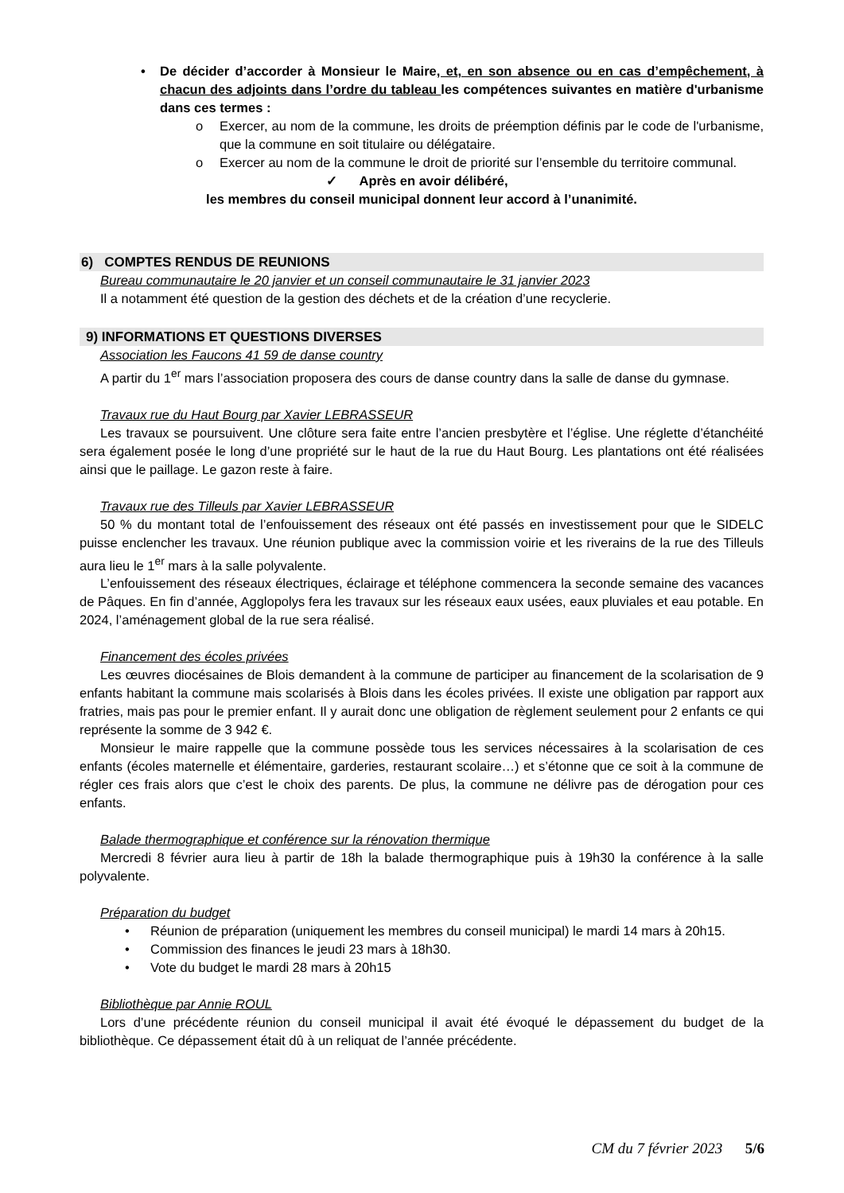• De décider d’accorder à Monsieur le Maire, et, en son absence ou en cas d’empêchement, à chacun des adjoints dans l’ordre du tableau les compétences suivantes en matière d'urbanisme dans ces termes :
o Exercer, au nom de la commune, les droits de préemption définis par le code de l'urbanisme, que la commune en soit titulaire ou délégataire.
o Exercer au nom de la commune le droit de priorité sur l’ensemble du territoire communal.
✓ Après en avoir délibéré,
les membres du conseil municipal donnent leur accord à l’unanimité.
6) COMPTES RENDUS DE REUNIONS
Bureau communautaire le 20 janvier et un conseil communautaire le 31 janvier 2023
Il a notamment été question de la gestion des déchets et de la création d’une recyclerie.
9) INFORMATIONS ET QUESTIONS DIVERSES
Association les Faucons 41 59 de danse country
A partir du 1<sup>er</sup> mars l’association proposera des cours de danse country dans la salle de danse du gymnase.
Travaux rue du Haut Bourg par Xavier LEBRASSEUR
Les travaux se poursuivent. Une clôture sera faite entre l’ancien presbytère et l’église. Une réglette d’étanchéité sera également posée le long d’une propriété sur le haut de la rue du Haut Bourg. Les plantations ont été réalisées ainsi que le paillage. Le gazon reste à faire.
Travaux rue des Tilleuls par Xavier LEBRASSEUR
50 % du montant total de l’enfouissement des réseaux ont été passés en investissement pour que le SIDELC puisse enclencher les travaux. Une réunion publique avec la commission voirie et les riverains de la rue des Tilleuls aura lieu le 1<sup>er</sup> mars à la salle polyvalente.
L’enfouissement des réseaux électriques, éclairage et téléphone commencera la seconde semaine des vacances de Pâques. En fin d’année, Agglopolys fera les travaux sur les réseaux eaux usées, eaux pluviales et eau potable. En 2024, l’aménagement global de la rue sera réalisé.
Financement des écoles privées
Les œuvres diocésaines de Blois demandent à la commune de participer au financement de la scolarisation de 9 enfants habitant la commune mais scolarisés à Blois dans les écoles privées. Il existe une obligation par rapport aux fratries, mais pas pour le premier enfant. Il y aurait donc une obligation de règlement seulement pour 2 enfants ce qui représente la somme de 3 942 €.
Monsieur le maire rappelle que la commune possède tous les services nécessaires à la scolarisation de ces enfants (écoles maternelle et élémentaire, garderies, restaurant scolaire…) et s’étonne que ce soit à la commune de régler ces frais alors que c’est le choix des parents. De plus, la commune ne délivre pas de dérogation pour ces enfants.
Balade thermographique et conférence sur la rénovation thermique
Mercredi 8 février aura lieu à partir de 18h la balade thermographique puis à 19h30 la conférence à la salle polyvalente.
Préparation du budget
• Réunion de préparation (uniquement les membres du conseil municipal) le mardi 14 mars à 20h15.
• Commission des finances le jeudi 23 mars à 18h30.
• Vote du budget le mardi 28 mars à 20h15
Bibliothèque par Annie ROUL
Lors d’une précédente réunion du conseil municipal il avait été évoqué le dépassement du budget de la bibliothèque. Ce dépassement était dû à un reliquat de l’année précédente.
CM du 7 février 2023 5/6